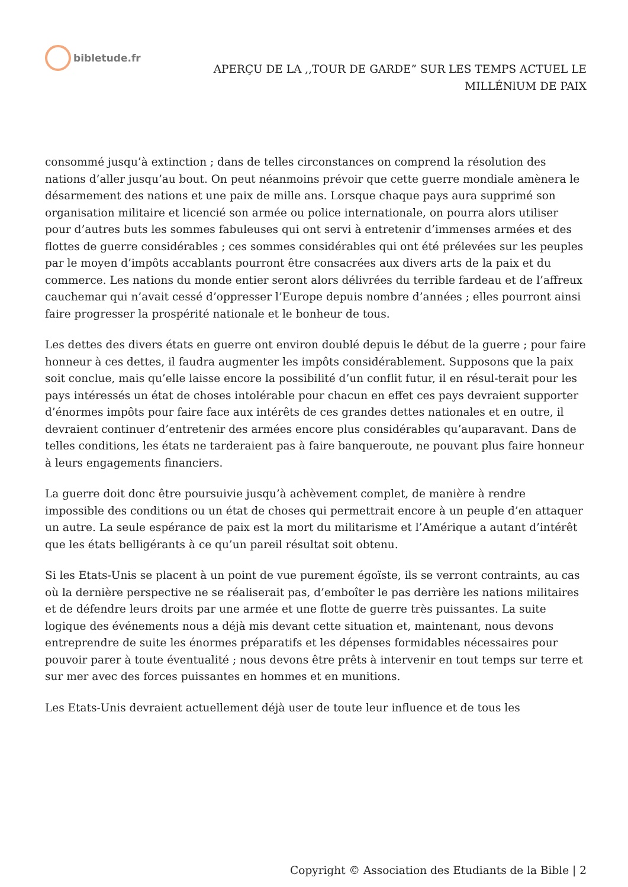bibletude.fr
APERÇU DE LA ,,TOUR DE GARDE” SUR LES TEMPS ACTUEL LE
MILLÉNlUM DE PAIX
consommé jusqu’à extinction ; dans de telles circonstances on comprend la résolution des nations d’aller jusqu’au bout. On peut néanmoins prévoir que cette guerre mondiale amènera le désarmement des nations et une paix de mille ans. Lorsque chaque pays aura supprimé son organisation militaire et licencié son armée ou police internationale, on pourra alors utiliser pour d’autres buts les sommes fabuleuses qui ont servi à entretenir d’immenses armées et des flottes de guerre considérables ; ces sommes considérables qui ont été prélevées sur les peuples par le moyen d’impôts accablants pourront être consacrées aux divers arts de la paix et du commerce. Les nations du monde entier seront alors délivrées du terrible fardeau et de l’affreux cauchemar qui n’avait cessé d’oppresser l’Europe depuis nombre d’années ; elles pourront ainsi faire progresser la prospérité nationale et le bonheur de tous.
Les dettes des divers états en guerre ont environ doublé depuis le début de la guerre ; pour faire honneur à ces dettes, il faudra augmenter les impôts considérablement. Supposons que la paix soit conclue, mais qu’elle laisse encore la possibilité d’un conflit futur, il en résul-terait pour les pays intéressés un état de choses intolérable pour chacun en effet ces pays devraient supporter d’énormes impôts pour faire face aux intérêts de ces grandes dettes nationales et en outre, il devraient continuer d’entretenir des armées encore plus considérables qu’auparavant. Dans de telles conditions, les états ne tarderaient pas à faire banqueroute, ne pouvant plus faire honneur à leurs engagements financiers.
La guerre doit donc être poursuivie jusqu’à achèvement complet, de manière à rendre impossible des conditions ou un état de choses qui permettrait encore à un peuple d’en attaquer un autre. La seule espérance de paix est la mort du militarisme et l’Amérique a autant d’intérêt que les états belligérants à ce qu’un pareil résultat soit obtenu.
Si les Etats-Unis se placent à un point de vue purement égoïste, ils se verront contraints, au cas où la dernière perspective ne se réaliserait pas, d’emboîter le pas derrière les nations militaires et de défendre leurs droits par une armée et une flotte de guerre très puissantes. La suite logique des événements nous a déjà mis devant cette situation et, maintenant, nous devons entreprendre de suite les énormes préparatifs et les dépenses formidables nécessaires pour pouvoir parer à toute éventualité ; nous devons être prêts à intervenir en tout temps sur terre et sur mer avec des forces puissantes en hommes et en munitions.
Les Etats-Unis devraient actuellement déjà user de toute leur influence et de tous les
Copyright © Association des Etudiants de la Bible | 2